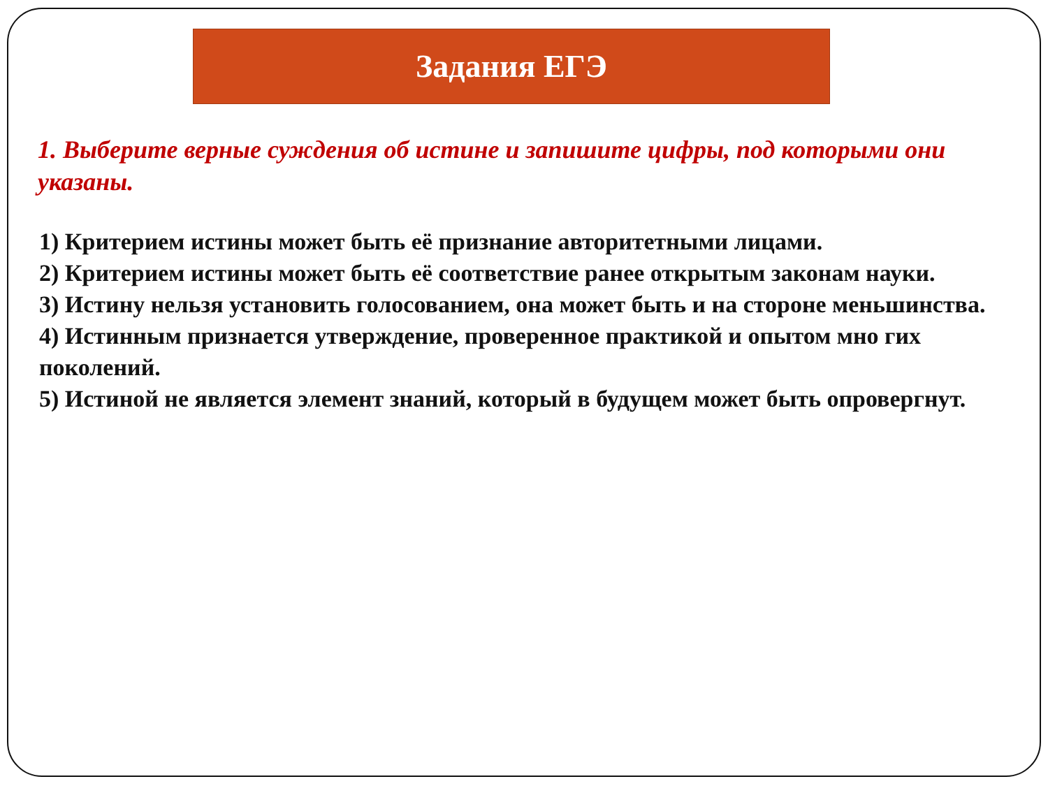Задания ЕГЭ
1. Выберите верные суждения об истине и запишите цифры, под которыми они указаны.
1) Критерием истины может быть её признание авторитетными лицами.
2) Критерием истины может быть её соответствие ранее открытым законам науки.
3) Истину нельзя установить голосованием, она может быть и на стороне меньшинства.
4) Истинным признается утверждение, проверенное практикой и опытом мно гих поколений.
5) Истиной не является элемент знаний, который в будущем может быть опровергнут.